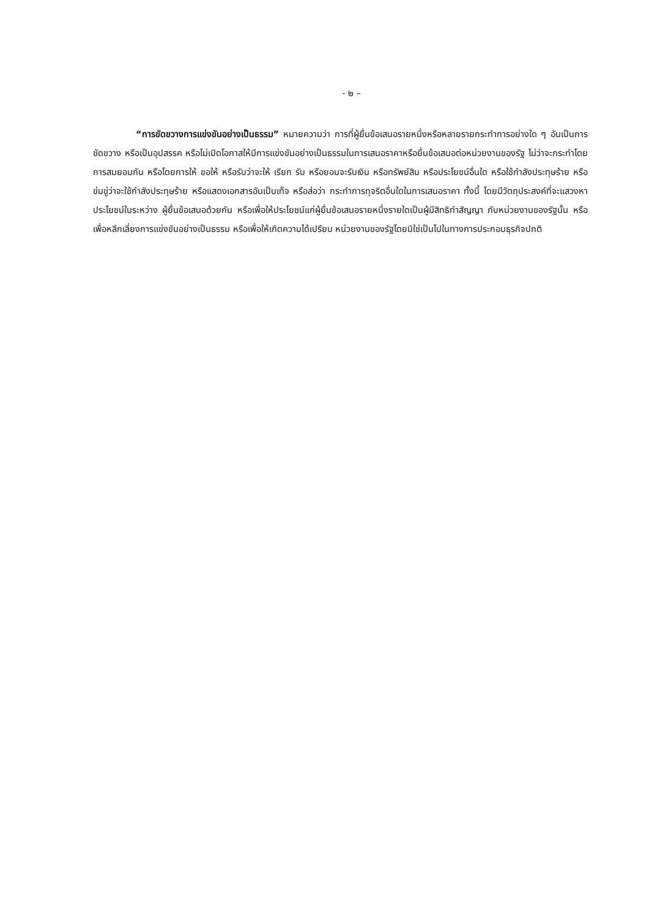- ๒ –
“การขัดขวางการแข่งขันอย่างเป็นธรรม” หมายความว่า การที่ผู้ยื่นข้อเสนอรายหนึ่งหรือหลายรายกระทำการอย่างใด ๆ อันเป็นการขัดขวาง หรือเป็นอุปสรรค หรือไม่เปิดโอกาสให้มีการแข่งขันอย่างเป็นธรรมในการเสนอราคาหรือยื่นข้อเสนอต่อหน่วยงานของรัฐ ไม่ว่าจะกระทำโดยการสมยอมกัน หรือโดยการให้ ขอให้ หรือรับว่าจะให้ เรียก รับ หรือยอมจะรับเงิน หรือทรัพย์สิน หรือประโยชน์อื่นใด หรือใช้กำลังประทุษร้าย หรือข่มขู่ว่าจะใช้กำลังประทุษร้าย หรือแสดงเอกสารอันเป็นเท็จ หรือส่อว่า กระทำการทุจริตอื่นใดในการเสนอราคา ทั้งนี้ โดยมีวัตถุประสงค์ที่จะแสวงหาประโยชน์ในระหว่าง ผู้ยื่นข้อเสนอด้วยกัน หรือเพื่อให้ประโยชน์แก่ผู้ยื่นข้อเสนอรายหนึ่งรายใดเป็นผู้มีสิทธิทำสัญญา กับหน่วยงานของรัฐนั้น หรือเพื่อหลีกเลี่ยงการแข่งขันอย่างเป็นธรรม หรือเพื่อให้เกิดความได้เปรียบ หน่วยงานของรัฐโดยมิใช่เป็นไปในทางการประกอบธุรกิจปกติ